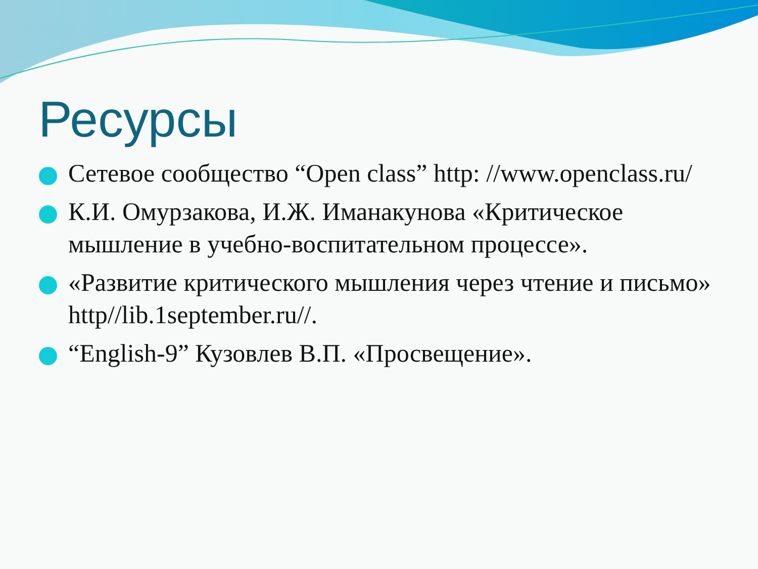Ресурсы
Сетевое сообщество “Open class” http: //www.openclass.ru/
К.И. Омурзакова, И.Ж. Иманакунова «Критическое мышление в учебно-воспитательном процессе».
«Развитие критического мышления через чтение и письмо» http//lib.1september.ru//.
“English-9” Кузовлев В.П. «Просвещение».